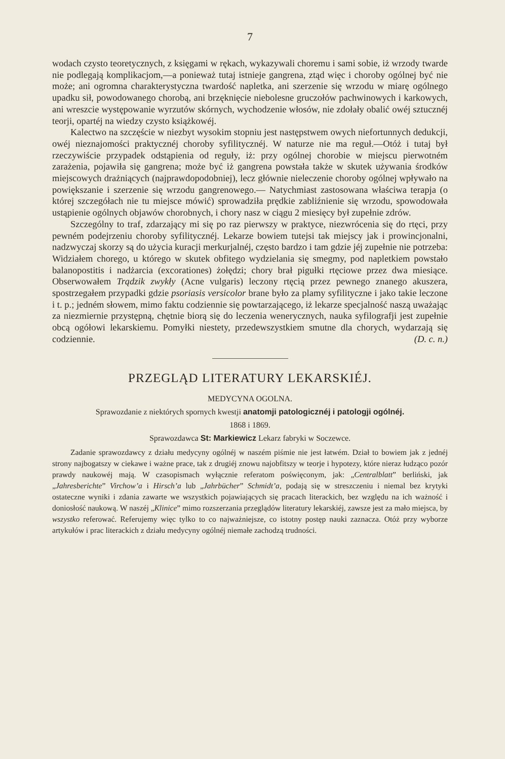7
wodach czysto teoretycznych, z księgami w rękach, wykazywali choremu i sami sobie, iż wrzody twarde nie podlegają komplikacjom,—a ponieważ tutaj istnieje gangrena, ztąd więc i choroby ogólnej być nie może; ani ogromna charakterystyczna twardość napletka, ani szerzenie się wrzodu w miarę ogólnego upadku sił, powodowanego chorobą, ani brzęknięcie niebolesne gruczołów pachwinowych i karkowych, ani wreszcie występowanie wyrzutów skórnych, wychodzenie włosów, nie zdołały obalić owéj sztucznéj teorji, opartéj na wiedzy czysto książkowéj.
Kalectwo na szczęście w niezbyt wysokim stopniu jest następstwem owych niefortunnych dedukcji, owéj nieznajomości praktycznéj choroby syfilitycznéj. W naturze nie ma reguł.—Otóż i tutaj był rzeczywiście przypadek odstąpienia od reguły, iż: przy ogólnej chorobie w miejscu pierwotném zarażenia, pojawiła się gangrena; może być iż gangrena powstała także w skutek używania środków miejscowych drażniących (najprawdopodobniej), lecz głównie nieleczenie choroby ogólnej wpływało na powiększanie i szerzenie się wrzodu gangrenowego.— Natychmiast zastosowana właściwa terapja (o której szczegółach nie tu miejsce mówić) sprowadziła prędkie zabliźnienie się wrzodu, spowodowała ustąpienie ogólnych objawów chorobnych, i chory nasz w ciągu 2 miesięcy był zupełnie zdrów.
Szczególny to traf, zdarzający mi się po raz pierwszy w praktyce, niezwrócenia się do rtęci, przy pewném podejrzeniu choroby syfilitycznéj. Lekarze bowiem tutejsi tak miejscy jak i prowincjonalni, nadzwyczaj skorzy są do użycia kuracji merkurjalnéj, często bardzo i tam gdzie jéj zupełnie nie potrzeba: Widziałem chorego, u którego w skutek obfitego wydzielania się smegmy, pod napletkiem powstało balanopostitis i nadżarcia (excorationes) żołędzi; chory brał pigułki rtęciowe przez dwa miesiące. Obserwowałem Trądzik zwykły (Acne vulgaris) leczony rtęcią przez pewnego znanego akuszera, spostrzegałem przypadki gdzie psoriasis versicolor brane było za plamy syfilityczne i jako takie leczone i t. p.; jedném słowem, mimo faktu codziennie się powtarzającego, iż lekarze specjalność naszą uważając za niezmiernie przystępną, chętnie biorą się do leczenia wenerycznych, nauka syfilografji jest zupełnie obcą ogółowi lekarskiemu. Pomyłki niestety, przedewszystkiem smutne dla chorych, wydarzają się codziennie. (D. c. n.)
PRZEGLĄD LITERATURY LEKARSKIÉJ.
MEDYCYNA OGOLNA.
Sprawozdanie z niektórych spornych kwestji anatomji patologicznéj i patologji ogólnéj.
1868 i 1869.
Sprawozdawca St: Markiewicz Lekarz fabryki w Soczewce.
Zadanie sprawozdawcy z działu medycyny ogólnéj w naszém piśmie nie jest łatwém. Dział to bowiem jak z jednéj strony najbogatszy w ciekawe i ważne prace, tak z drugiéj znowu najobfitszy w teorje i hypotezy, które nieraz łudząco pozór prawdy naukowéj mają. W czasopismach wyłącznie referatom poświęconym, jak: „Centralblatt” berliński, jak „Jahresberichte” Virchow’a i Hirsch’a lub „Jahrbücher” Schmidt’a, podają się w streszczeniu i niemal bez krytyki ostateczne wyniki i zdania zawarte we wszystkich pojawiających się pracach literackich, bez względu na ich ważność i doniosłość naukową. W naszéj „Klinice” mimo rozszerzania przeglądów literatury lekarskiéj, zawsze jest za mało miejsca, by wszystko referować. Referujemy więc tylko to co najważniejsze, co istotny postęp nauki zaznacza. Otóż przy wyborze artykułów i prac literackich z działu medycyny ogólnéj niemałe zachodzą trudności.